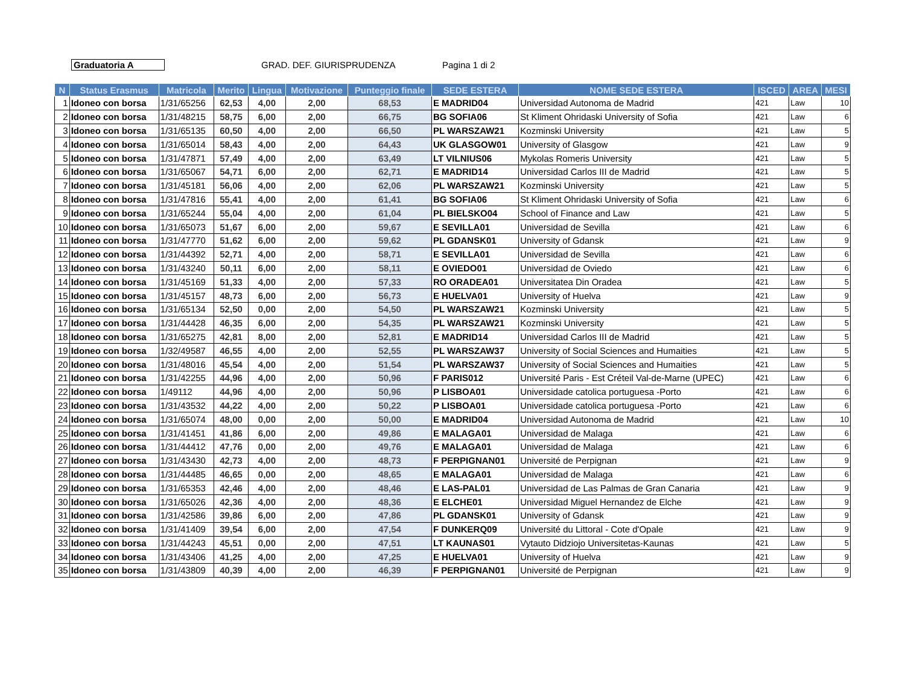Graduatoria A GRAD. DEF. GIURISPRUDENZA Pagina 1 di 2
| N | Status Erasmus | Matricola | Merito | Lingua | Motivazione | Punteggio finale | SEDE ESTERA | NOME SEDE ESTERA | ISCED | AREA | MESI |
| --- | --- | --- | --- | --- | --- | --- | --- | --- | --- | --- | --- |
| 1 | Idoneo con borsa | 1/31/65256 | 62,53 | 4,00 | 2,00 | 68,53 | E MADRID04 | Universidad Autonoma de Madrid | 421 | Law | 10 |
| 2 | Idoneo con borsa | 1/31/48215 | 58,75 | 6,00 | 2,00 | 66,75 | BG SOFIA06 | St Kliment Ohridaski University of Sofia | 421 | Law | 6 |
| 3 | Idoneo con borsa | 1/31/65135 | 60,50 | 4,00 | 2,00 | 66,50 | PL WARSZAW21 | Kozminski University | 421 | Law | 5 |
| 4 | Idoneo con borsa | 1/31/65014 | 58,43 | 4,00 | 2,00 | 64,43 | UK GLASGOW01 | University of Glasgow | 421 | Law | 9 |
| 5 | Idoneo con borsa | 1/31/47871 | 57,49 | 4,00 | 2,00 | 63,49 | LT VILNIUS06 | Mykolas Romeris University | 421 | Law | 5 |
| 6 | Idoneo con borsa | 1/31/65067 | 54,71 | 6,00 | 2,00 | 62,71 | E MADRID14 | Universidad Carlos III de Madrid | 421 | Law | 5 |
| 7 | Idoneo con borsa | 1/31/45181 | 56,06 | 4,00 | 2,00 | 62,06 | PL WARSZAW21 | Kozminski University | 421 | Law | 5 |
| 8 | Idoneo con borsa | 1/31/47816 | 55,41 | 4,00 | 2,00 | 61,41 | BG SOFIA06 | St Kliment Ohridaski University of Sofia | 421 | Law | 6 |
| 9 | Idoneo con borsa | 1/31/65244 | 55,04 | 4,00 | 2,00 | 61,04 | PL BIELSKO04 | School of Finance and Law | 421 | Law | 5 |
| 10 | Idoneo con borsa | 1/31/65073 | 51,67 | 6,00 | 2,00 | 59,67 | E SEVILLA01 | Universidad de Sevilla | 421 | Law | 6 |
| 11 | Idoneo con borsa | 1/31/47770 | 51,62 | 6,00 | 2,00 | 59,62 | PL GDANSK01 | University of Gdansk | 421 | Law | 9 |
| 12 | Idoneo con borsa | 1/31/44392 | 52,71 | 4,00 | 2,00 | 58,71 | E SEVILLA01 | Universidad de Sevilla | 421 | Law | 6 |
| 13 | Idoneo con borsa | 1/31/43240 | 50,11 | 6,00 | 2,00 | 58,11 | E OVIEDO01 | Universidad de Oviedo | 421 | Law | 6 |
| 14 | Idoneo con borsa | 1/31/45169 | 51,33 | 4,00 | 2,00 | 57,33 | RO ORADEA01 | Universitatea Din Oradea | 421 | Law | 5 |
| 15 | Idoneo con borsa | 1/31/45157 | 48,73 | 6,00 | 2,00 | 56,73 | E HUELVA01 | University of Huelva | 421 | Law | 9 |
| 16 | Idoneo con borsa | 1/31/65134 | 52,50 | 0,00 | 2,00 | 54,50 | PL WARSZAW21 | Kozminski University | 421 | Law | 5 |
| 17 | Idoneo con borsa | 1/31/44428 | 46,35 | 6,00 | 2,00 | 54,35 | PL WARSZAW21 | Kozminski University | 421 | Law | 5 |
| 18 | Idoneo con borsa | 1/31/65275 | 42,81 | 8,00 | 2,00 | 52,81 | E MADRID14 | Universidad Carlos III de Madrid | 421 | Law | 5 |
| 19 | Idoneo con borsa | 1/32/49587 | 46,55 | 4,00 | 2,00 | 52,55 | PL WARSZAW37 | University of Social Sciences and Humaities | 421 | Law | 5 |
| 20 | Idoneo con borsa | 1/31/48016 | 45,54 | 4,00 | 2,00 | 51,54 | PL WARSZAW37 | University of Social Sciences and Humaities | 421 | Law | 5 |
| 21 | Idoneo con borsa | 1/31/42255 | 44,96 | 4,00 | 2,00 | 50,96 | F PARIS012 | Université Paris - Est Créteil Val-de-Marne (UPEC) | 421 | Law | 6 |
| 22 | Idoneo con borsa | 1/49112 | 44,96 | 4,00 | 2,00 | 50,96 | P LISBOA01 | Universidade catolica portuguesa -Porto | 421 | Law | 6 |
| 23 | Idoneo con borsa | 1/31/43532 | 44,22 | 4,00 | 2,00 | 50,22 | P LISBOA01 | Universidade catolica portuguesa -Porto | 421 | Law | 6 |
| 24 | Idoneo con borsa | 1/31/65074 | 48,00 | 0,00 | 2,00 | 50,00 | E MADRID04 | Universidad Autonoma de Madrid | 421 | Law | 10 |
| 25 | Idoneo con borsa | 1/31/41451 | 41,86 | 6,00 | 2,00 | 49,86 | E MALAGA01 | Universidad de Malaga | 421 | Law | 6 |
| 26 | Idoneo con borsa | 1/31/44412 | 47,76 | 0,00 | 2,00 | 49,76 | E MALAGA01 | Universidad de Malaga | 421 | Law | 6 |
| 27 | Idoneo con borsa | 1/31/43430 | 42,73 | 4,00 | 2,00 | 48,73 | F PERPIGNAN01 | Université de Perpignan | 421 | Law | 9 |
| 28 | Idoneo con borsa | 1/31/44485 | 46,65 | 0,00 | 2,00 | 48,65 | E MALAGA01 | Universidad de Malaga | 421 | Law | 6 |
| 29 | Idoneo con borsa | 1/31/65353 | 42,46 | 4,00 | 2,00 | 48,46 | E LAS-PAL01 | Universidad de Las Palmas de Gran Canaria | 421 | Law | 9 |
| 30 | Idoneo con borsa | 1/31/65026 | 42,36 | 4,00 | 2,00 | 48,36 | E ELCHE01 | Universidad Miguel Hernandez de Elche | 421 | Law | 9 |
| 31 | Idoneo con borsa | 1/31/42586 | 39,86 | 6,00 | 2,00 | 47,86 | PL GDANSK01 | University of Gdansk | 421 | Law | 9 |
| 32 | Idoneo con borsa | 1/31/41409 | 39,54 | 6,00 | 2,00 | 47,54 | F DUNKERQ09 | Université du Littoral - Cote d'Opale | 421 | Law | 9 |
| 33 | Idoneo con borsa | 1/31/44243 | 45,51 | 0,00 | 2,00 | 47,51 | LT KAUNAS01 | Vytauto Didziojo Universitetas-Kaunas | 421 | Law | 5 |
| 34 | Idoneo con borsa | 1/31/43406 | 41,25 | 4,00 | 2,00 | 47,25 | E HUELVA01 | University of Huelva | 421 | Law | 9 |
| 35 | Idoneo con borsa | 1/31/43809 | 40,39 | 4,00 | 2,00 | 46,39 | F PERPIGNAN01 | Université de Perpignan | 421 | Law | 9 |